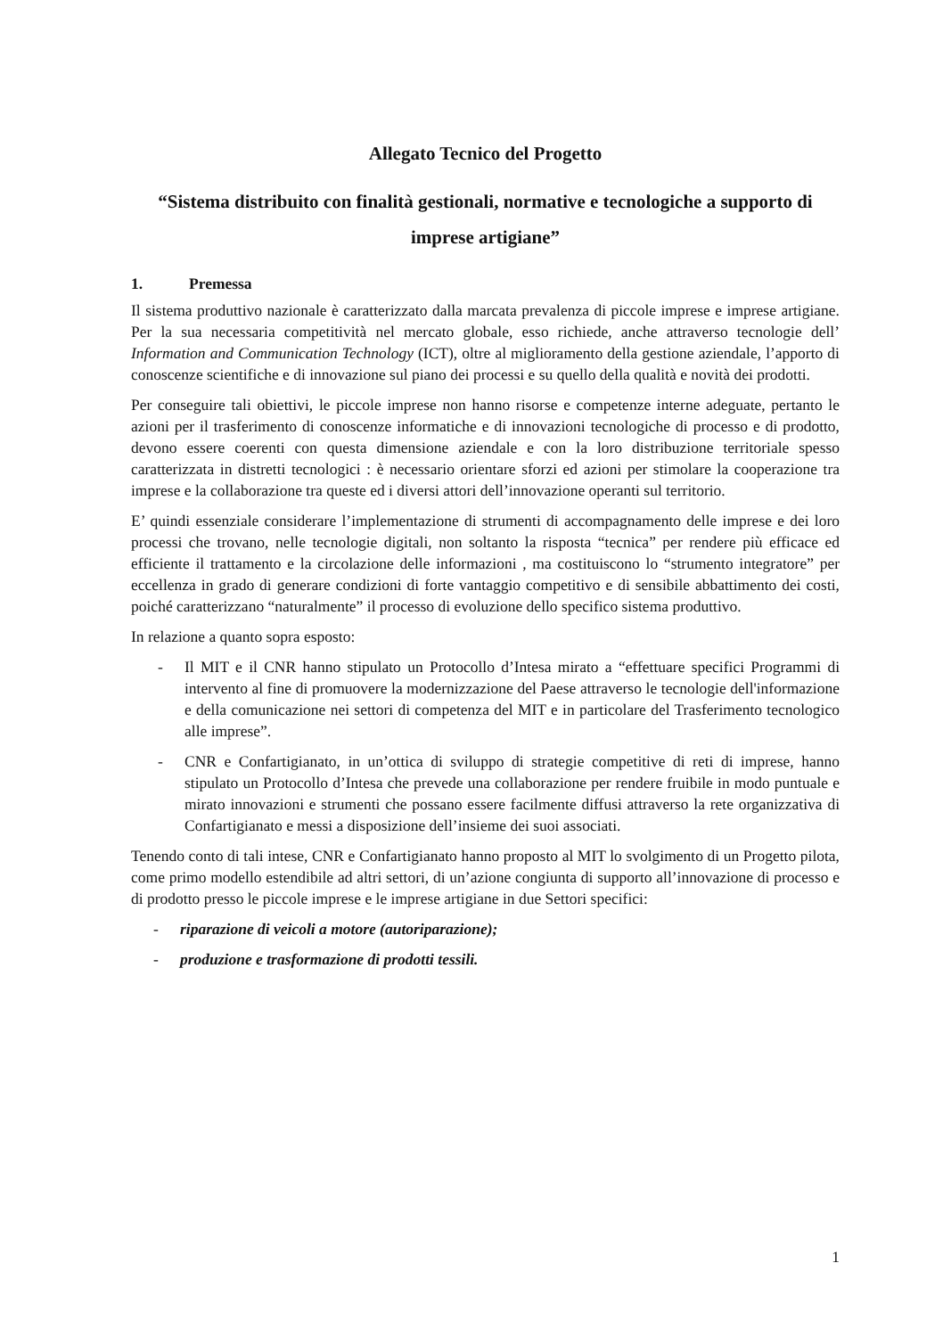Allegato Tecnico del Progetto
“Sistema distribuito con finalità gestionali, normative e tecnologiche a supporto di imprese artigiane”
1. Premessa
Il sistema produttivo nazionale è caratterizzato dalla marcata prevalenza di piccole imprese e imprese artigiane. Per la sua necessaria competitività nel mercato globale, esso richiede, anche attraverso tecnologie dell’ Information and Communication Technology (ICT), oltre al miglioramento della gestione aziendale, l’apporto di conoscenze scientifiche e di innovazione sul piano dei processi e su quello della qualità e novità dei prodotti.
Per conseguire tali obiettivi, le piccole imprese non hanno risorse e competenze interne adeguate, pertanto le azioni per il trasferimento di conoscenze informatiche e di innovazioni tecnologiche di processo e di prodotto, devono essere coerenti con questa dimensione aziendale e con la loro distribuzione territoriale spesso caratterizzata in distretti tecnologici : è necessario orientare sforzi ed azioni per stimolare la cooperazione tra imprese e la collaborazione tra queste ed i diversi attori dell’innovazione operanti sul territorio.
E’ quindi essenziale considerare l’implementazione di strumenti di accompagnamento delle imprese e dei loro processi che trovano, nelle tecnologie digitali, non soltanto la risposta “tecnica” per rendere più efficace ed efficiente il trattamento e la circolazione delle informazioni , ma costituiscono lo “strumento integratore” per eccellenza in grado di generare condizioni di forte vantaggio competitivo e di sensibile abbattimento dei costi, poiché caratterizzano “naturalmente” il processo di evoluzione dello specifico sistema produttivo.
In relazione a quanto sopra esposto:
- Il MIT e il CNR hanno stipulato un Protocollo d’Intesa mirato a “effettuare specifici Programmi di intervento al fine di promuovere la modernizzazione del Paese attraverso le tecnologie dell'informazione e della comunicazione nei settori di competenza del MIT e in particolare del Trasferimento tecnologico alle imprese”.
- CNR e Confartigianato, in un’ottica di sviluppo di strategie competitive di reti di imprese, hanno stipulato un Protocollo d’Intesa che prevede una collaborazione per rendere fruibile in modo puntuale e mirato innovazioni e strumenti che possano essere facilmente diffusi attraverso la rete organizzativa di Confartigianato e messi a disposizione dell’insieme dei suoi associati.
Tenendo conto di tali intese, CNR e Confartigianato hanno proposto al MIT lo svolgimento di un Progetto pilota, come primo modello estendibile ad altri settori, di un’azione congiunta di supporto all’innovazione di processo e di prodotto presso le piccole imprese e le imprese artigiane in due Settori specifici:
- riparazione di veicoli a motore (autoriparazione);
- produzione e trasformazione di prodotti tessili.
1